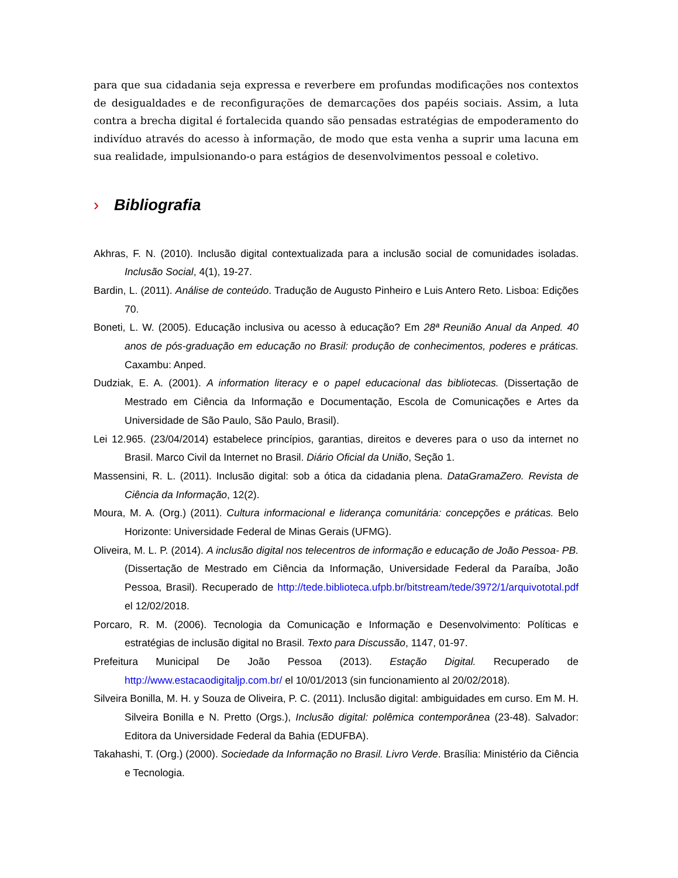para que sua cidadania seja expressa e reverbere em profundas modificações nos contextos de desigualdades e de reconfigurações de demarcações dos papéis sociais. Assim, a luta contra a brecha digital é fortalecida quando são pensadas estratégias de empoderamento do indivíduo através do acesso à informação, de modo que esta venha a suprir uma lacuna em sua realidade, impulsionando-o para estágios de desenvolvimentos pessoal e coletivo.
› Bibliografia
Akhras, F. N. (2010). Inclusão digital contextualizada para a inclusão social de comunidades isoladas. Inclusão Social, 4(1), 19-27.
Bardin, L. (2011). Análise de conteúdo. Tradução de Augusto Pinheiro e Luis Antero Reto. Lisboa: Edições 70.
Boneti, L. W. (2005). Educação inclusiva ou acesso à educação? Em 28ª Reunião Anual da Anped. 40 anos de pós-graduação em educação no Brasil: produção de conhecimentos, poderes e práticas. Caxambu: Anped.
Dudziak, E. A. (2001). A information literacy e o papel educacional das bibliotecas. (Dissertação de Mestrado em Ciência da Informação e Documentação, Escola de Comunicações e Artes da Universidade de São Paulo, São Paulo, Brasil).
Lei 12.965. (23/04/2014) estabelece princípios, garantias, direitos e deveres para o uso da internet no Brasil. Marco Civil da Internet no Brasil. Diário Oficial da União, Seção 1.
Massensini, R. L. (2011). Inclusão digital: sob a ótica da cidadania plena. DataGramaZero. Revista de Ciência da Informação, 12(2).
Moura, M. A. (Org.) (2011). Cultura informacional e liderança comunitária: concepções e práticas. Belo Horizonte: Universidade Federal de Minas Gerais (UFMG).
Oliveira, M. L. P. (2014). A inclusão digital nos telecentros de informação e educação de João Pessoa- PB. (Dissertação de Mestrado em Ciência da Informação, Universidade Federal da Paraíba, João Pessoa, Brasil). Recuperado de http://tede.biblioteca.ufpb.br/bitstream/tede/3972/1/arquivototal.pdf el 12/02/2018.
Porcaro, R. M. (2006). Tecnologia da Comunicação e Informação e Desenvolvimento: Políticas e estratégias de inclusão digital no Brasil. Texto para Discussão, 1147, 01-97.
Prefeitura Municipal De João Pessoa (2013). Estação Digital. Recuperado de http://www.estacaodigitaljp.com.br/ el 10/01/2013 (sin funcionamiento al 20/02/2018).
Silveira Bonilla, M. H. y Souza de Oliveira, P. C. (2011). Inclusão digital: ambiguidades em curso. Em M. H. Silveira Bonilla e N. Pretto (Orgs.), Inclusão digital: polêmica contemporânea (23-48). Salvador: Editora da Universidade Federal da Bahia (EDUFBA).
Takahashi, T. (Org.) (2000). Sociedade da Informação no Brasil. Livro Verde. Brasília: Ministério da Ciência e Tecnologia.